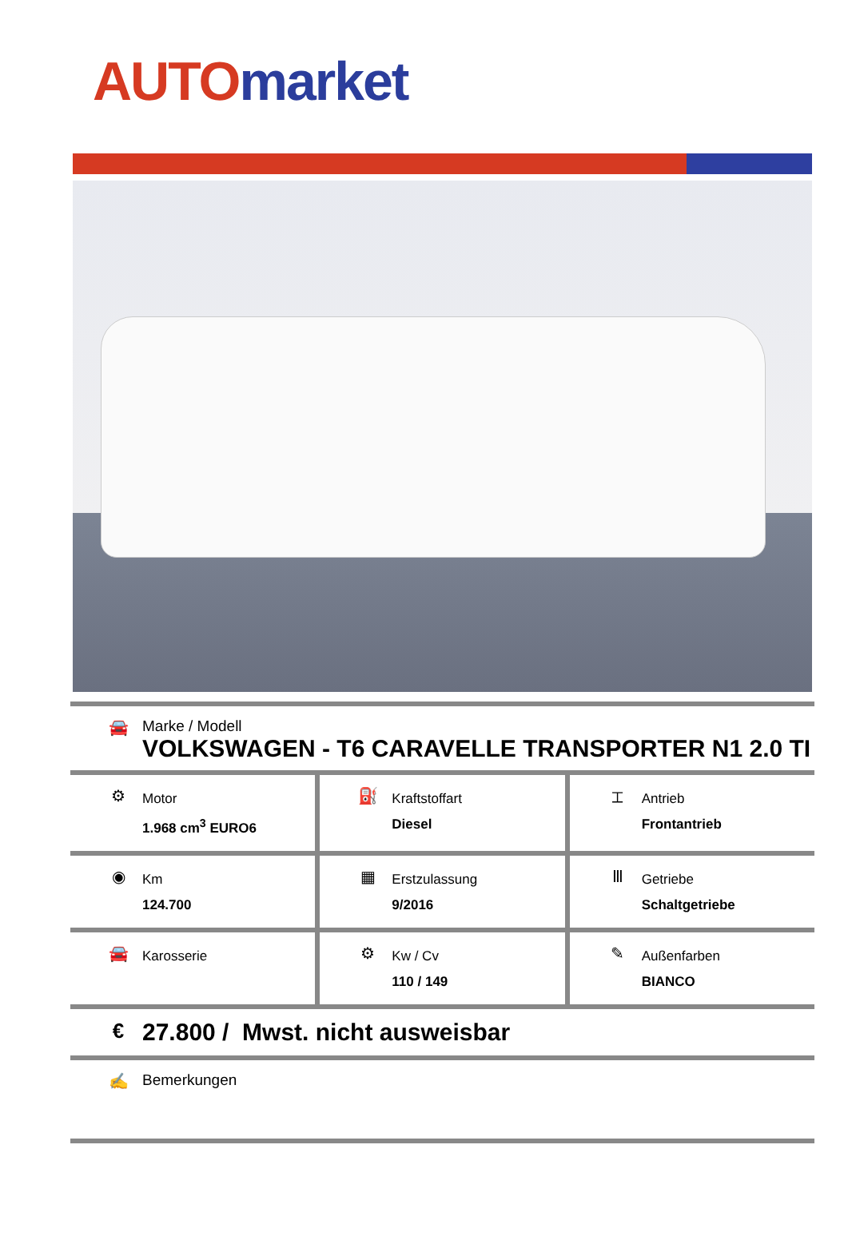AUTO market
🚘 Marke / Modell
VOLKSWAGEN - T6 CARAVELLE TRANSPORTER N1 2.0 TI
⚙
Motor
1.968 cm<sup>3</sup> EURO6
⛽
Kraftstoffart
Diesel
⌶
Antrieb
Frontantrieb
◉
Km
124.700
▦
Erstzulassung
9/2016
Ⅲ
Getriebe
Schaltgetriebe
🚘
Karosserie
⚙
Kw / Cv
110 / 149
✎
Außenfarben
BIANCO
€
27.800 / Mwst. nicht ausweisbar
✍ Bemerkungen